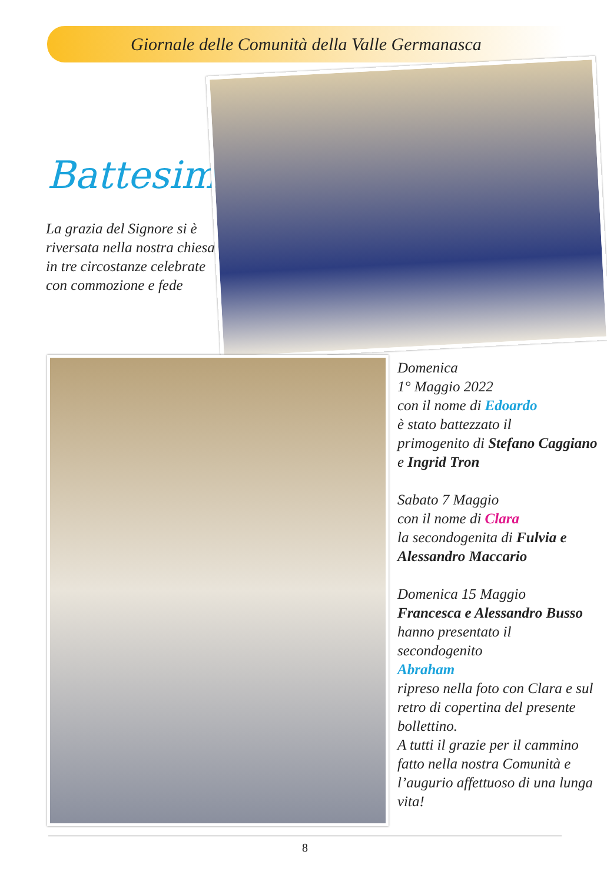Giornale delle Comunità della Valle Germanasca
Battesimi:
La grazia del Signore si è riversata nella nostra chiesa in tre circostanze celebrate con commozione e fede
Domenica
1° Maggio 2022
con il nome di Edoardo
è stato battezzato il
primogenito di Stefano Caggiano e Ingrid Tron
Sabato 7 Maggio
con il nome di Clara
la secondogenita di Fulvia e Alessandro Maccario
Domenica 15 Maggio
Francesca e Alessandro Busso
hanno presentato il
secondogenito
Abraham
ripreso nella foto con Clara e sul retro di copertina del presente bollettino.
A tutti il grazie per il cammino fatto nella nostra Comunità e l’augurio affettuoso di una lunga vita!
8